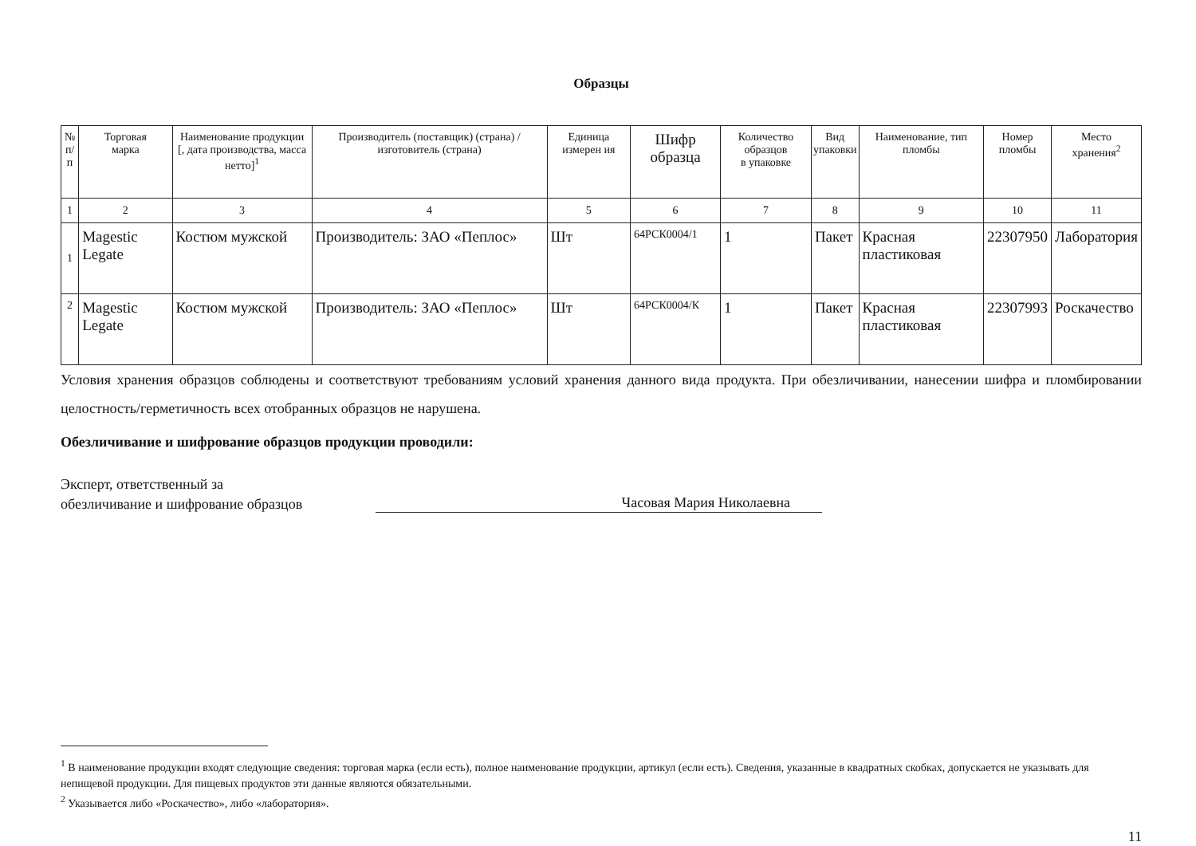Образцы
| № п/п | Торговая марка | Наименование продукции [, дата производства, масса нетто]<sup>1</sup> | Производитель (поставщик) (страна) / изготовитель (страна) | Единица измерен ия | Шифр образца | Количество образцов в упаковке | Вид упаковки | Наименование, тип пломбы | Номер пломбы | Место хранения<sup>2</sup> |
| --- | --- | --- | --- | --- | --- | --- | --- | --- | --- | --- |
| 1 | 2 | 3 | 4 | 5 | 6 | 7 | 8 | 9 | 10 | 11 |
| 1 | Magestic Legate | Костюм мужской | Производитель: ЗАО «Пеплос» | Шт | 64РСК0004/1 | 1 | Пакет | Красная пластиковая | 22307950 | Лаборатория |
| 2 | Magestic Legate | Костюм мужской | Производитель: ЗАО «Пеплос» | Шт | 64РСК0004/К | 1 | Пакет | Красная пластиковая | 22307993 | Роскачество |
Условия хранения образцов соблюдены и соответствуют требованиям условий хранения данного вида продукта. При обезличивании, нанесении шифра и пломбировании целостность/герметичность всех отобранных образцов не нарушена.
Обезличивание и шифрование образцов продукции проводили:
Эксперт, ответственный за
обезличивание и шифрование образцов
Часовая Мария Николаевна
<sup>1</sup> В наименование продукции входят следующие сведения: торговая марка (если есть), полное наименование продукции, артикул (если есть). Сведения, указанные в квадратных скобках, допускается не указывать для непищевой продукции. Для пищевых продуктов эти данные являются обязательными.
<sup>2</sup> Указывается либо «Роскачество», либо «лаборатория».
11